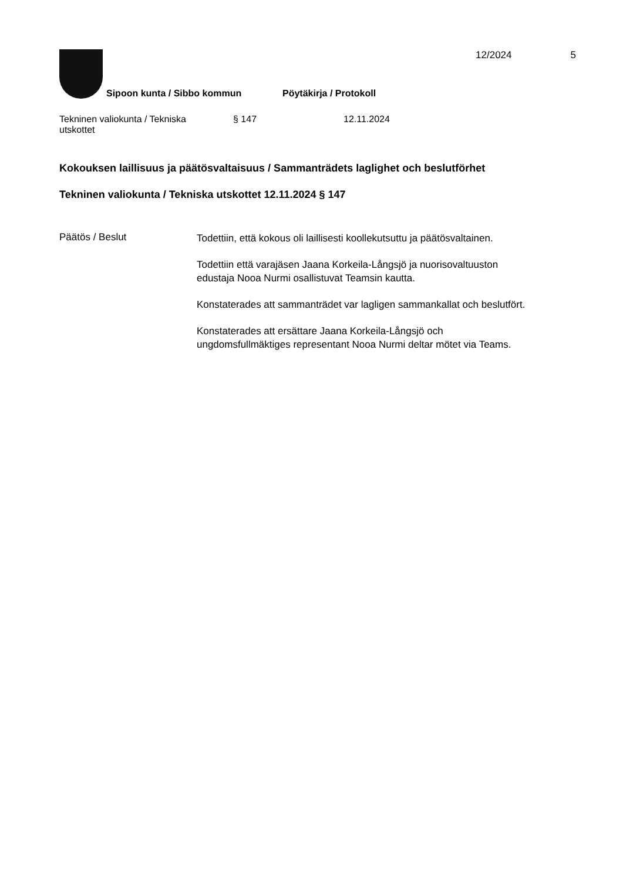12/2024 5
Sipoon kunta / Sibbo kommun Pöytäkirja / Protokoll
Tekninen valiokunta / Tekniska
utskottet
§ 147 12.11.2024
Kokouksen laillisuus ja päätösvaltaisuus / Sammanträdets laglighet och beslutförhet
Tekninen valiokunta / Tekniska utskottet 12.11.2024 § 147
Päätös / Beslut
Todettiin, että kokous oli laillisesti koollekutsuttu ja päätösvaltainen.
Todettiin että varajäsen Jaana Korkeila-Långsjö ja nuorisovaltuuston
edustaja Nooa Nurmi osallistuvat Teamsin kautta.
Konstaterades att sammanträdet var lagligen sammankallat och beslutfört.
Konstaterades att ersättare Jaana Korkeila-Långsjö och
ungdomsfullmäktiges representant Nooa Nurmi deltar mötet via Teams.